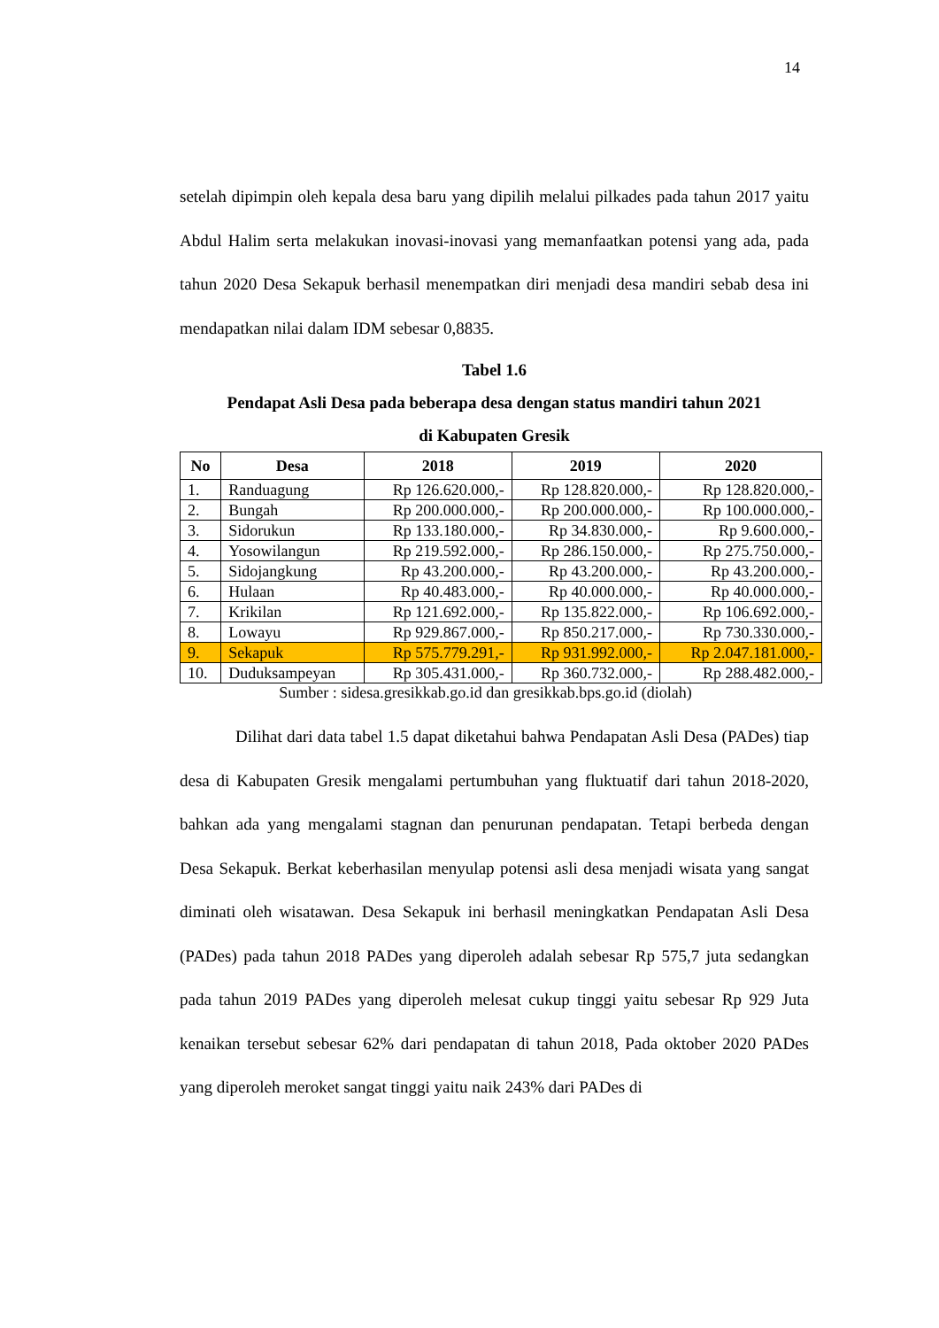14
setelah dipimpin oleh kepala desa baru yang dipilih melalui pilkades pada tahun 2017 yaitu Abdul Halim serta melakukan inovasi-inovasi yang memanfaatkan potensi yang ada, pada tahun 2020 Desa Sekapuk berhasil menempatkan diri menjadi desa mandiri sebab desa ini mendapatkan nilai dalam IDM sebesar 0,8835.
Tabel 1.6
Pendapat Asli Desa pada beberapa desa dengan status mandiri tahun 2021
di Kabupaten Gresik
| No | Desa | 2018 | 2019 | 2020 |
| --- | --- | --- | --- | --- |
| 1. | Randuagung | Rp 126.620.000,- | Rp 128.820.000,- | Rp 128.820.000,- |
| 2. | Bungah | Rp 200.000.000,- | Rp 200.000.000,- | Rp 100.000.000,- |
| 3. | Sidorukun | Rp 133.180.000,- | Rp 34.830.000,- | Rp 9.600.000,- |
| 4. | Yosowilangun | Rp 219.592.000,- | Rp 286.150.000,- | Rp 275.750.000,- |
| 5. | Sidojangkung | Rp 43.200.000,- | Rp 43.200.000,- | Rp 43.200.000,- |
| 6. | Hulaan | Rp 40.483.000,- | Rp 40.000.000,- | Rp 40.000.000,- |
| 7. | Krikilan | Rp 121.692.000,- | Rp 135.822.000,- | Rp 106.692.000,- |
| 8. | Lowayu | Rp 929.867.000,- | Rp 850.217.000,- | Rp 730.330.000,- |
| 9. | Sekapuk | Rp 575.779.291,- | Rp 931.992.000,- | Rp 2.047.181.000,- |
| 10. | Duduksampeyan | Rp 305.431.000,- | Rp 360.732.000,- | Rp 288.482.000,- |
Sumber : sidesa.gresikkab.go.id dan gresikkab.bps.go.id (diolah)
Dilihat dari data tabel 1.5 dapat diketahui bahwa Pendapatan Asli Desa (PADes) tiap desa di Kabupaten Gresik mengalami pertumbuhan yang fluktuatif dari tahun 2018-2020, bahkan ada yang mengalami stagnan dan penurunan pendapatan. Tetapi berbeda dengan Desa Sekapuk. Berkat keberhasilan menyulap potensi asli desa menjadi wisata yang sangat diminati oleh wisatawan. Desa Sekapuk ini berhasil meningkatkan Pendapatan Asli Desa (PADes) pada tahun 2018 PADes yang diperoleh adalah sebesar Rp 575,7 juta sedangkan pada tahun 2019 PADes yang diperoleh melesat cukup tinggi yaitu sebesar Rp 929 Juta kenaikan tersebut sebesar 62% dari pendapatan di tahun 2018, Pada oktober 2020 PADes yang diperoleh meroket sangat tinggi yaitu naik 243% dari PADes di